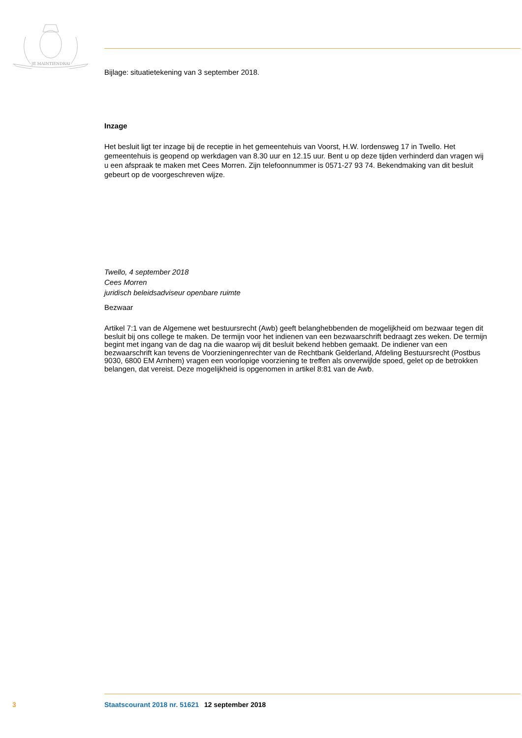JE MAINTIENDRAI
Bijlage: situatietekening van 3 september 2018.
Inzage
Het besluit ligt ter inzage bij de receptie in het gemeentehuis van Voorst, H.W. Iordensweg 17 in Twello. Het gemeentehuis is geopend op werkdagen van 8.30 uur en 12.15 uur. Bent u op deze tijden verhinderd dan vragen wij u een afspraak te maken met Cees Morren. Zijn telefoonnummer is 0571-27 93 74. Bekendmaking van dit besluit gebeurt op de voorgeschreven wijze.
Twello, 4 september 2018
Cees Morren
juridisch beleidsadviseur openbare ruimte
Bezwaar
Artikel 7:1 van de Algemene wet bestuursrecht (Awb) geeft belanghebbenden de mogelijkheid om bezwaar tegen dit besluit bij ons college te maken. De termijn voor het indienen van een bezwaarschrift bedraagt zes weken. De termijn begint met ingang van de dag na die waarop wij dit besluit bekend hebben gemaakt. De indiener van een bezwaarschrift kan tevens de Voorzieningenrechter van de Rechtbank Gelderland, Afdeling Bestuursrecht (Postbus 9030, 6800 EM Arnhem) vragen een voorlopige voorziening te treffen als onverwijlde spoed, gelet op de betrokken belangen, dat vereist. Deze mogelijkheid is opgenomen in artikel 8:81 van de Awb.
3 Staatscourant 2018 nr. 51621 12 september 2018